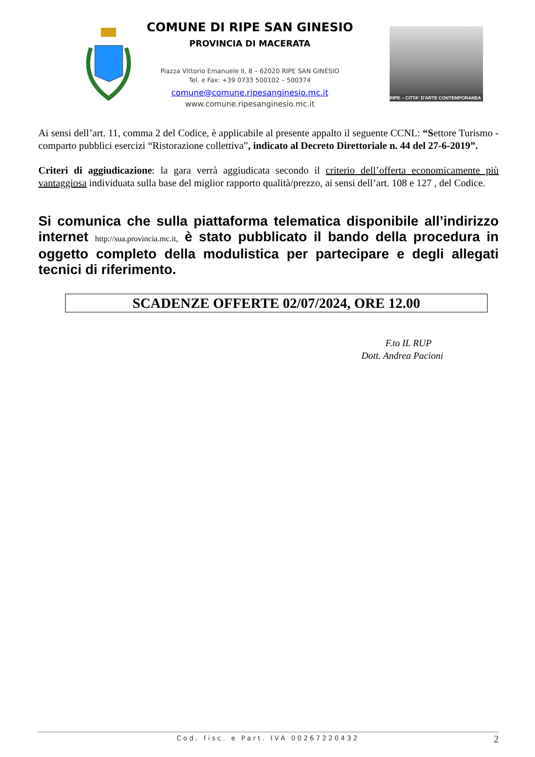COMUNE DI RIPE SAN GINESIO
PROVINCIA DI MACERATA
Piazza Vittorio Emanuele II, 8 – 62020 RIPE SAN GINESIO
Tel. e Fax: +39 0733 500102 – 500374
comune@comune.ripesanginesio.mc.it
www.comune.ripesanginesio.mc.it
RIPE – CITTA' D'ARTE CONTEMPORANEA
Ai sensi dell’art. 11, comma 2 del Codice, è applicabile al presente appalto il seguente CCNL: “Settore Turismo -comparto pubblici esercizi “Ristorazione collettiva”, indicato al Decreto Direttoriale n. 44 del 27-6-2019”.
Criteri di aggiudicazione: la gara verrà aggiudicata secondo il criterio dell’offerta economicamente più vantaggiosa individuata sulla base del miglior rapporto qualità/prezzo, ai sensi dell’art. 108 e 127 , del Codice.
Si comunica che sulla piattaforma telematica disponibile all’indirizzo internet http://sua.provincia.mc.it, è stato pubblicato il bando della procedura in oggetto completo della modulistica per partecipare e degli allegati tecnici di riferimento.
SCADENZE OFFERTE 02/07/2024, ORE 12.00
F.to IL RUP
Dott. Andrea Pacioni
Cod. fisc. e Part. IVA 00267220432 2